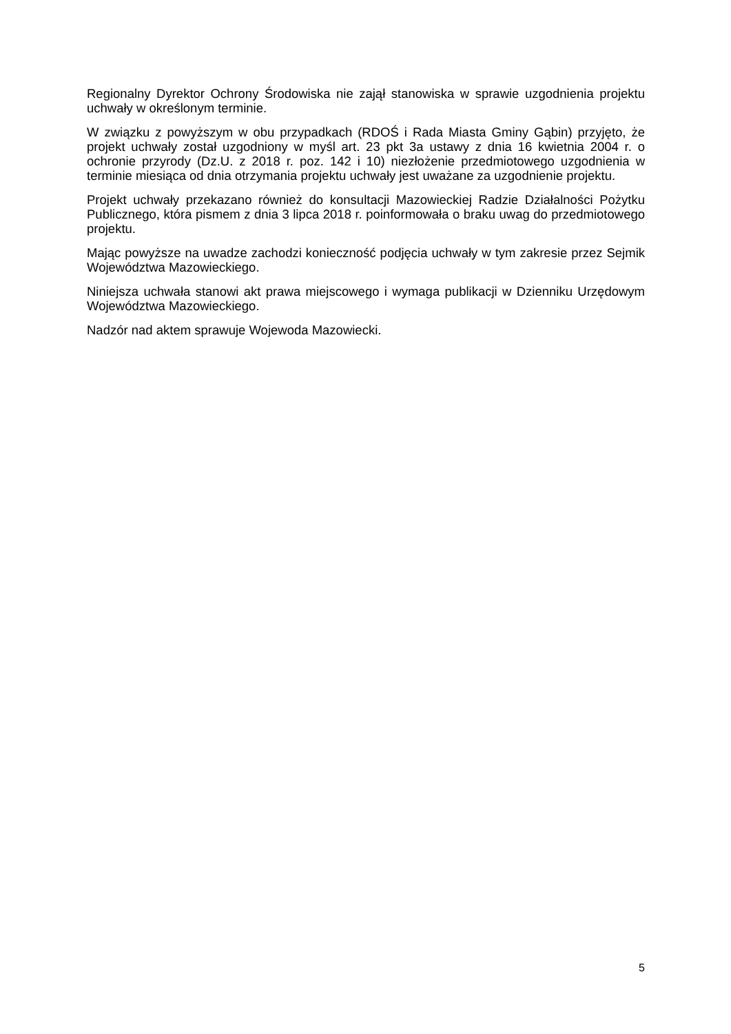Regionalny Dyrektor Ochrony Środowiska nie zajął stanowiska w sprawie uzgodnienia projektu uchwały w określonym terminie.
W związku z powyższym w obu przypadkach (RDOŚ i Rada Miasta Gminy Gąbin) przyjęto, że projekt uchwały został uzgodniony w myśl art. 23 pkt 3a ustawy z dnia 16 kwietnia 2004 r. o ochronie przyrody (Dz.U. z 2018 r. poz. 142 i 10) niezłożenie przedmiotowego uzgodnienia w terminie miesiąca od dnia otrzymania projektu uchwały jest uważane za uzgodnienie projektu.
Projekt uchwały przekazano również do konsultacji Mazowieckiej Radzie Działalności Pożytku Publicznego, która pismem z dnia 3 lipca 2018 r. poinformowała o braku uwag do przedmiotowego projektu.
Mając powyższe na uwadze zachodzi konieczność podjęcia uchwały w tym zakresie przez Sejmik Województwa Mazowieckiego.
Niniejsza uchwała stanowi akt prawa miejscowego i wymaga publikacji w Dzienniku Urzędowym Województwa Mazowieckiego.
Nadzór nad aktem sprawuje Wojewoda Mazowiecki.
5